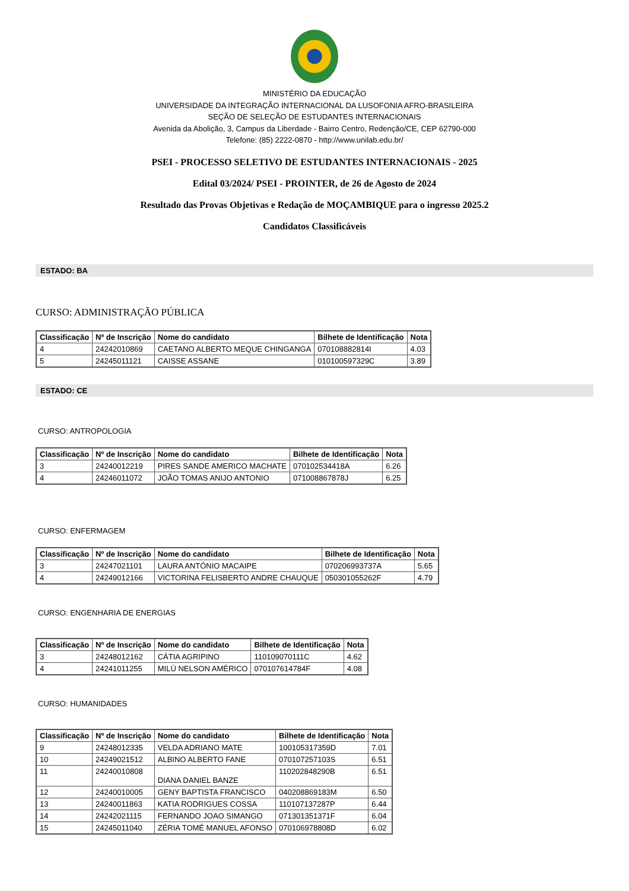MINISTÉRIO DA EDUCAÇÃO
UNIVERSIDADE DA INTEGRAÇÃO INTERNACIONAL DA LUSOFONIA AFRO-BRASILEIRA
SEÇÃO DE SELEÇÃO DE ESTUDANTES INTERNACIONAIS
Avenida da Abolição, 3, Campus da Liberdade - Bairro Centro, Redenção/CE, CEP 62790-000
Telefone: (85) 2222-0870 - http://www.unilab.edu.br/
PSEI - PROCESSO SELETIVO DE ESTUDANTES INTERNACIONAIS - 2025
Edital 03/2024/ PSEI - PROINTER, de 26 de Agosto de 2024
Resultado das Provas Objetivas e Redação de MOÇAMBIQUE para o ingresso 2025.2
Candidatos Classificáveis
ESTADO: BA
CURSO: ADMINISTRAÇÃO PÚBLICA
| Classificação | Nº de Inscrição | Nome do candidato | Bilhete de Identificação | Nota |
| --- | --- | --- | --- | --- |
| 4 | 24242010869 | CAETANO ALBERTO MEQUE CHINGANGA | 070108882814I | 4.03 |
| 5 | 24245011121 | CAISSE ASSANE | 010100597329C | 3.89 |
ESTADO: CE
CURSO: ANTROPOLOGIA
| Classificação | Nº de Inscrição | Nome do candidato | Bilhete de Identificação | Nota |
| --- | --- | --- | --- | --- |
| 3 | 24240012219 | PIRES SANDE AMERICO MACHATE | 070102534418A | 6.26 |
| 4 | 24246011072 | JOÃO TOMAS ANIJO ANTONIO | 071008867878J | 6.25 |
CURSO: ENFERMAGEM
| Classificação | Nº de Inscrição | Nome do candidato | Bilhete de Identificação | Nota |
| --- | --- | --- | --- | --- |
| 3 | 24247021101 | LAURA ANTÓNIO MACAIPE | 070206993737A | 5.65 |
| 4 | 24249012166 | VICTORINA FELISBERTO ANDRE CHAUQUE | 050301055262F | 4.79 |
CURSO: ENGENHARIA DE ENERGIAS
| Classificação | Nº de Inscrição | Nome do candidato | Bilhete de Identificação | Nota |
| --- | --- | --- | --- | --- |
| 3 | 24248012162 | CÁTIA AGRIPINO | 110109070111C | 4.62 |
| 4 | 24241011255 | MILÚ NELSON AMÉRICO | 070107614784F | 4.08 |
CURSO: HUMANIDADES
| Classificação | Nº de Inscrição | Nome do candidato | Bilhete de Identificação | Nota |
| --- | --- | --- | --- | --- |
| 9 | 24248012335 | VELDA ADRIANO MATE | 100105317359D | 7.01 |
| 10 | 24249021512 | ALBINO ALBERTO FANE | 070107257103S | 6.51 |
| 11 | 24240010808 | DIANA DANIEL BANZE | 110202848290B | 6.51 |
| 12 | 24240010005 | GENY BAPTISTA FRANCISCO | 040208869183M | 6.50 |
| 13 | 24240011863 | KATIA RODRIGUES COSSA | 110107137287P | 6.44 |
| 14 | 24242021115 | FERNANDO JOAO SIMANGO | 071301351371F | 6.04 |
| 15 | 24245011040 | ZÉRIA TOMÉ MANUEL AFONSO | 070106978808D | 6.02 |